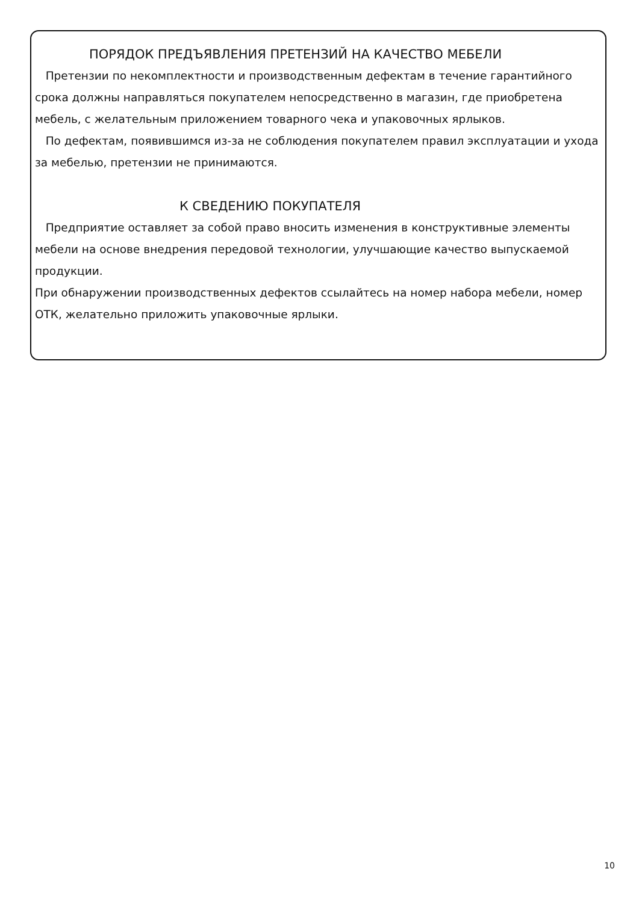ПОРЯДОК ПРЕДЪЯВЛЕНИЯ ПРЕТЕНЗИЙ НА КАЧЕСТВО МЕБЕЛИ
Претензии по некомплектности и производственным дефектам в течение гарантийного срока должны направляться покупателем непосредственно в магазин, где приобретена мебель, с желательным приложением товарного чека и упаковочных ярлыков.
По дефектам, появившимся из-за не соблюдения покупателем правил эксплуатации и ухода за мебелью, претензии не принимаются.
К СВЕДЕНИЮ ПОКУПАТЕЛЯ
Предприятие оставляет за собой право вносить изменения в конструктивные элементы мебели на основе внедрения передовой технологии, улучшающие качество выпускаемой продукции.
При обнаружении производственных дефектов ссылайтесь на номер набора мебели, номер ОТК, желательно приложить упаковочные ярлыки.
10